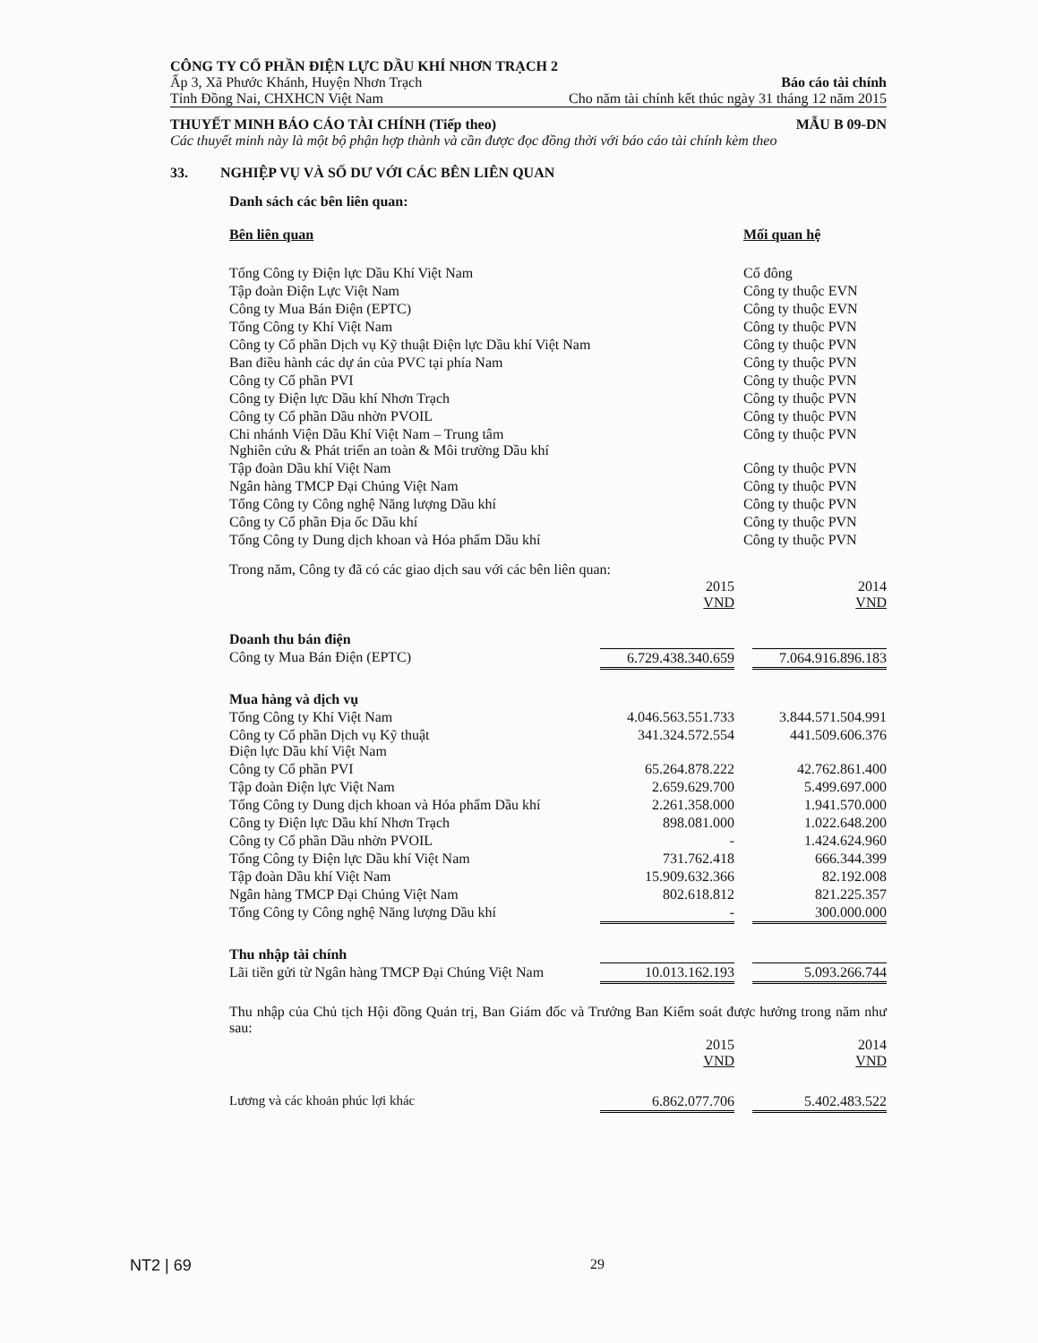CÔNG TY CỔ PHẦN ĐIỆN LỰC DẦU KHÍ NHƠN TRẠCH 2
Ấp 3, Xã Phước Khánh, Huyện Nhơn Trạch Báo cáo tài chính
Tỉnh Đồng Nai, CHXHCN Việt Nam Cho năm tài chính kết thúc ngày 31 tháng 12 năm 2015
THUYẾT MINH BÁO CÁO TÀI CHÍNH (Tiếp theo) MẪU B 09-DN
Các thuyết minh này là một bộ phận hợp thành và cần được đọc đồng thời với báo cáo tài chính kèm theo
33. NGHIỆP VỤ VÀ SỐ DƯ VỚI CÁC BÊN LIÊN QUAN
Danh sách các bên liên quan:
| Bên liên quan | Mối quan hệ |
| --- | --- |
| Tổng Công ty Điện lực Dầu Khí Việt Nam | Cổ đông |
| Tập đoàn Điện Lực Việt Nam | Công ty thuộc EVN |
| Công ty Mua Bán Điện (EPTC) | Công ty thuộc EVN |
| Tổng Công ty Khí Việt Nam | Công ty thuộc PVN |
| Công ty Cổ phần Dịch vụ Kỹ thuật Điện lực Dầu khí Việt Nam | Công ty thuộc PVN |
| Ban điều hành các dự án của PVC tại phía Nam | Công ty thuộc PVN |
| Công ty Cổ phần PVI | Công ty thuộc PVN |
| Công ty Điện lực Dầu khí Nhơn Trạch | Công ty thuộc PVN |
| Công ty Cổ phần Dầu nhờn PVOIL | Công ty thuộc PVN |
| Chi nhánh Viện Dầu Khí Việt Nam – Trung tâm Nghiên cứu & Phát triển an toàn & Môi trường Dầu khí | Công ty thuộc PVN |
| Tập đoàn Dầu khí Việt Nam | Công ty thuộc PVN |
| Ngân hàng TMCP Đại Chúng Việt Nam | Công ty thuộc PVN |
| Tổng Công ty Công nghệ Năng lượng Dầu khí | Công ty thuộc PVN |
| Công ty Cổ phần Địa ốc Dầu khí | Công ty thuộc PVN |
| Tổng Công ty Dung dịch khoan và Hóa phẩm Dầu khí | Công ty thuộc PVN |
Trong năm, Công ty đã có các giao dịch sau với các bên liên quan:
| | 2015 VND | | 2014 VND |
| Doanh thu bán điện | | | |
| Công ty Mua Bán Điện (EPTC) | 6.729.438.340.659 | | 7.064.916.896.183 |
| Mua hàng và dịch vụ | | | |
| Tổng Công ty Khí Việt Nam | 4.046.563.551.733 | | 3.844.571.504.991 |
| Công ty Cổ phần Dịch vụ Kỹ thuật Điện lực Dầu khí Việt Nam | 341.324.572.554 | | 441.509.606.376 |
| Công ty Cổ phần PVI | 65.264.878.222 | | 42.762.861.400 |
| Tập đoàn Điện lực Việt Nam | 2.659.629.700 | | 5.499.697.000 |
| Tổng Công ty Dung dịch khoan và Hóa phẩm Dầu khí | 2.261.358.000 | | 1.941.570.000 |
| Công ty Điện lực Dầu khí Nhơn Trạch | 898.081.000 | | 1.022.648.200 |
| Công ty Cổ phần Dầu nhờn PVOIL | - | | 1.424.624.960 |
| Tổng Công ty Điện lực Dầu khí Việt Nam | 731.762.418 | | 666.344.399 |
| Tập đoàn Dầu khí Việt Nam | 15.909.632.366 | | 82.192.008 |
| Ngân hàng TMCP Đại Chúng Việt Nam | 802.618.812 | | 821.225.357 |
| Tổng Công ty Công nghệ Năng lượng Dầu khí | - | | 300.000.000 |
| Thu nhập tài chính | | | |
| Lãi tiền gửi từ Ngân hàng TMCP Đại Chúng Việt Nam | 10.013.162.193 | | 5.093.266.744 |
Thu nhập của Chủ tịch Hội đồng Quản trị, Ban Giám đốc và Trưởng Ban Kiểm soát được hưởng trong năm như sau:
| | 2015 VND | | 2014 VND |
| Lương và các khoản phúc lợi khác | 6.862.077.706 | | 5.402.483.522 |
NT2 | 69 29